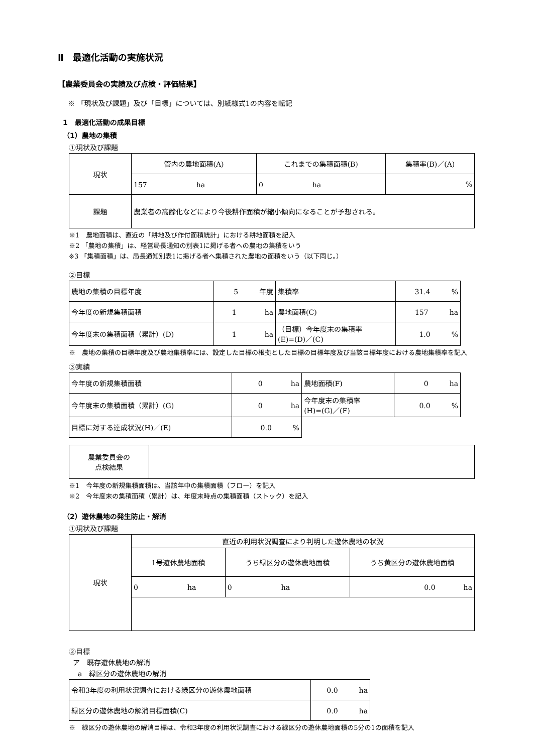Ⅱ　最適化活動の実施状況
【農業委員会の実績及び点検・評価結果】
※ 「現状及び課題」及び「目標」については、別紙様式1の内容を転記
1　最適化活動の成果目標
（1）農地の集積
①現状及び課題
| 現状 | 管内の農地面積(A) | これまでの集積面積(B) | 集積率(B)／(A) |
| | 157 ha | 0 ha | % |
| 課題 | 農業者の高齢化などにより今後耕作面積が縮小傾向になることが予想される。 | | |
※1　農地面積は、直近の「耕地及び作付面積統計」における耕地面積を記入
※2 「農地の集積」は、経営局長通知の別表1に掲げる者への農地の集積をいう
※3 「集積面積」は、局長通知別表1に掲げる者へ集積された農地の面積をいう（以下同じ。）
②目標
| 農地の集積の目標年度 | 5 年度 | 集積率 | 31.4 % |
| 今年度の新規集積面積 | 1 ha | 農地面積(C) | 157 ha |
| 今年度末の集積面積（累計）(D) | 1 ha | （目標）今年度末の集積率 (E)=(D)／(C) | 1.0 % |
※　農地の集積の目標年度及び農地集積率には、設定した目標の根拠とした目標の目標年度及び当該目標年度における農地集積率を記入
③実績
| 今年度の新規集積面積 | 0 ha | 農地面積(F) | 0 ha |
| 今年度末の集積面積（累計）(G) | 0 ha | 今年度末の集積率 (H)=(G)／(F) | 0.0 % |
| 目標に対する達成状況(H)／(E) | 0.0 % | | |
| 農業委員会の 点検結果 | |
※1　今年度の新規集積面積は、当該年中の集積面積（フロー）を記入
※2　今年度末の集積面積（累計）は、年度末時点の集積面積（ストック）を記入
（2）遊休農地の発生防止・解消
①現状及び課題
| 現状 | 直近の利用状況調査により判明した遊休農地の状況 | | |
| | 1号遊休農地面積 | うち緑区分の遊休農地面積 | うち黄区分の遊休農地面積 |
| | 0 ha | 0 ha | 0.0 ha |
②目標
ア　既存遊休農地の解消
a　緑区分の遊休農地の解消
| 令和3年度の利用状況調査における緑区分の遊休農地面積 | 0.0 ha |
| 緑区分の遊休農地の解消目標面積(C) | 0.0 ha |
※　緑区分の遊休農地の解消目標は、令和3年度の利用状況調査における緑区分の遊休農地面積の5分の1の面積を記入